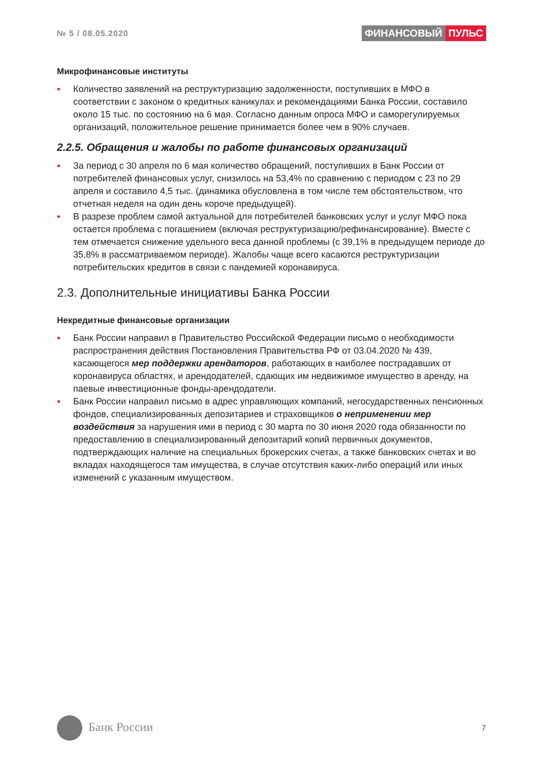№ 5 / 08.05.2020
ФИНАНСОВЫЙ ПУЛЬС
Микрофинансовые институты
• Количество заявлений на реструктуризацию задолженности, поступивших в МФО в соответствии с законом о кредитных каникулах и рекомендациями Банка России, составило около 15 тыс. по состоянию на 6 мая. Согласно данным опроса МФО и саморегулируемых организаций, положительное решение принимается более чем в 90% случаев.
2.2.5. Обращения и жалобы по работе финансовых организаций
• За период с 30 апреля по 6 мая количество обращений, поступивших в Банк России от потребителей финансовых услуг, снизилось на 53,4% по сравнению с периодом с 23 по 29 апреля и составило 4,5 тыс. (динамика обусловлена в том числе тем обстоятельством, что отчетная неделя на один день короче предыдущей).
• В разрезе проблем самой актуальной для потребителей банковских услуг и услуг МФО пока остается проблема с погашением (включая реструктуризацию/рефинансирование). Вместе с тем отмечается снижение удельного веса данной проблемы (с 39,1% в предыдущем периоде до 35,8% в рассматриваемом периоде). Жалобы чаще всего касаются реструктуризации потребительских кредитов в связи с пандемией коронавируса.
2.3. Дополнительные инициативы Банка России
Некредитные финансовые организации
• Банк России направил в Правительство Российской Федерации письмо о необходимости распространения действия Постановления Правительства РФ от 03.04.2020 № 439, касающегося мер поддержки арендаторов, работающих в наиболее пострадавших от коронавируса областях, и арендодателей, сдающих им недвижимое имущество в аренду, на паевые инвестиционные фонды-арендодатели.
• Банк России направил письмо в адрес управляющих компаний, негосударственных пенсионных фондов, специализированных депозитариев и страховщиков о неприменении мер воздействия за нарушения ими в период с 30 марта по 30 июня 2020 года обязанности по предоставлению в специализированный депозитарий копий первичных документов, подтверждающих наличие на специальных брокерских счетах, а также банковских счетах и во вкладах находящегося там имущества, в случае отсутствия каких-либо операций или иных изменений с указанным имуществом.
Банк России
7